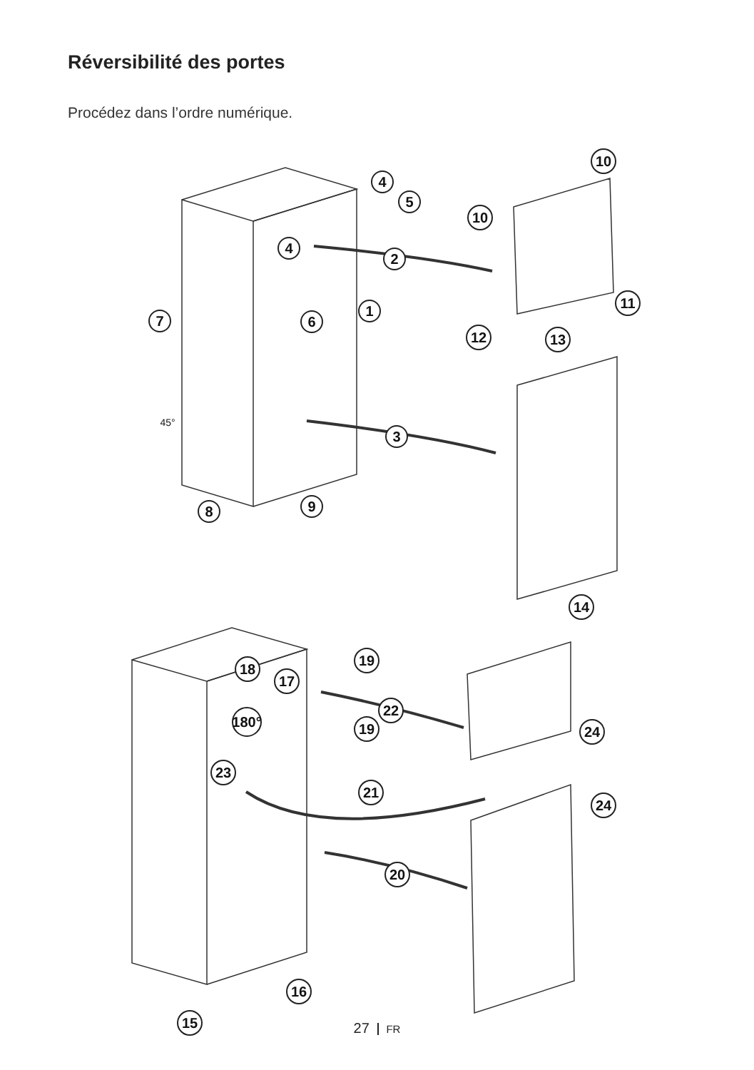Réversibilité des portes
Procédez dans l’ordre numérique.
4
5
4
2
1
6
7
3
8
9
10
10
11
12
13
14
18
17
19
180°
22
19
24
23
21
24
20
16
15
45°
27 FR